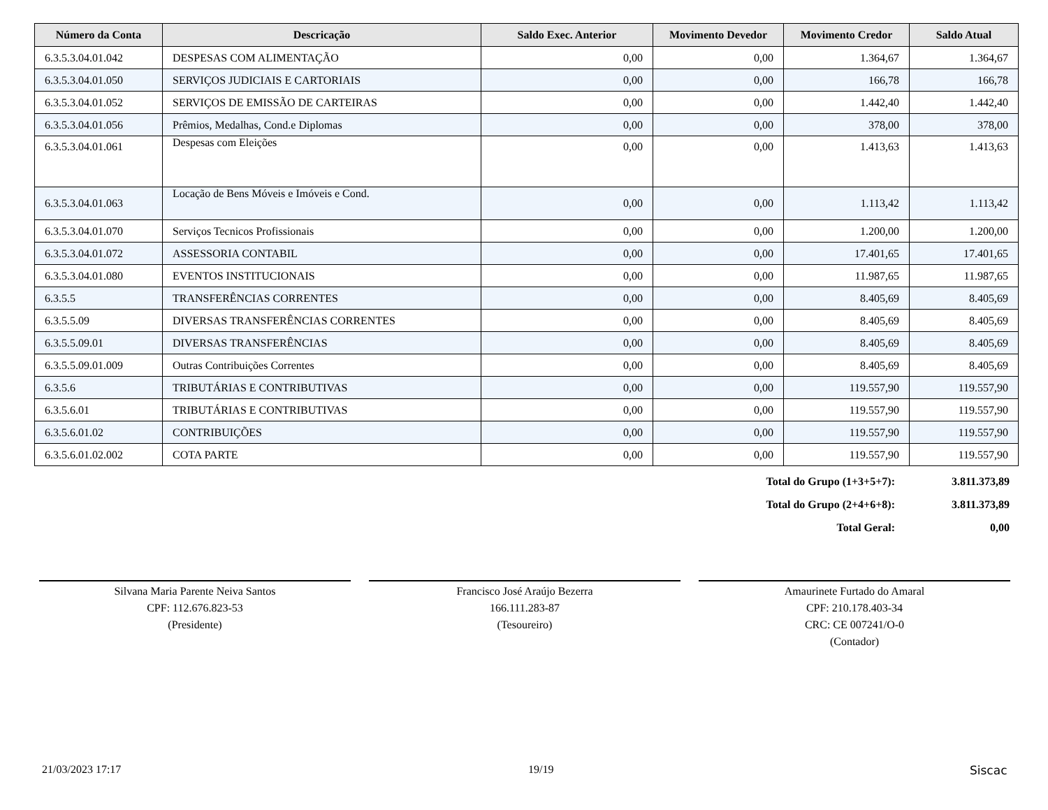| Número da Conta | Descricação | Saldo Exec. Anterior | Movimento Devedor | Movimento Credor | Saldo Atual |
| --- | --- | --- | --- | --- | --- |
| 6.3.5.3.04.01.042 | DESPESAS COM ALIMENTAÇÃO | 0,00 | 0,00 | 1.364,67 | 1.364,67 |
| 6.3.5.3.04.01.050 | SERVIÇOS JUDICIAIS E CARTORIAIS | 0,00 | 0,00 | 166,78 | 166,78 |
| 6.3.5.3.04.01.052 | SERVIÇOS DE EMISSÃO DE CARTEIRAS | 0,00 | 0,00 | 1.442,40 | 1.442,40 |
| 6.3.5.3.04.01.056 | Prêmios, Medalhas, Cond.e Diplomas | 0,00 | 0,00 | 378,00 | 378,00 |
| 6.3.5.3.04.01.061 | Despesas com Eleições | 0,00 | 0,00 | 1.413,63 | 1.413,63 |
| 6.3.5.3.04.01.063 | Locação de Bens Móveis e Imóveis e Cond. | 0,00 | 0,00 | 1.113,42 | 1.113,42 |
| 6.3.5.3.04.01.070 | Serviços Tecnicos Profissionais | 0,00 | 0,00 | 1.200,00 | 1.200,00 |
| 6.3.5.3.04.01.072 | ASSESSORIA CONTABIL | 0,00 | 0,00 | 17.401,65 | 17.401,65 |
| 6.3.5.3.04.01.080 | EVENTOS INSTITUCIONAIS | 0,00 | 0,00 | 11.987,65 | 11.987,65 |
| 6.3.5.5 | TRANSFERÊNCIAS CORRENTES | 0,00 | 0,00 | 8.405,69 | 8.405,69 |
| 6.3.5.5.09 | DIVERSAS TRANSFERÊNCIAS CORRENTES | 0,00 | 0,00 | 8.405,69 | 8.405,69 |
| 6.3.5.5.09.01 | DIVERSAS TRANSFERÊNCIAS | 0,00 | 0,00 | 8.405,69 | 8.405,69 |
| 6.3.5.5.09.01.009 | Outras Contribuições Correntes | 0,00 | 0,00 | 8.405,69 | 8.405,69 |
| 6.3.5.6 | TRIBUTÁRIAS E CONTRIBUTIVAS | 0,00 | 0,00 | 119.557,90 | 119.557,90 |
| 6.3.5.6.01 | TRIBUTÁRIAS E CONTRIBUTIVAS | 0,00 | 0,00 | 119.557,90 | 119.557,90 |
| 6.3.5.6.01.02 | CONTRIBUIÇÕES | 0,00 | 0,00 | 119.557,90 | 119.557,90 |
| 6.3.5.6.01.02.002 | COTA PARTE | 0,00 | 0,00 | 119.557,90 | 119.557,90 |
| Total do Grupo (1+3+5+7): | 3.811.373,89 |
| Total do Grupo (2+4+6+8): | 3.811.373,89 |
| Total Geral: | 0,00 |
Silvana Maria Parente Neiva Santos
CPF: 112.676.823-53
(Presidente)
Francisco José Araújo Bezerra
166.111.283-87
(Tesoureiro)
Amaurinete Furtado do Amaral
CPF: 210.178.403-34
CRC: CE 007241/O-0
(Contador)
21/03/2023 17:17 19/19 Siscac